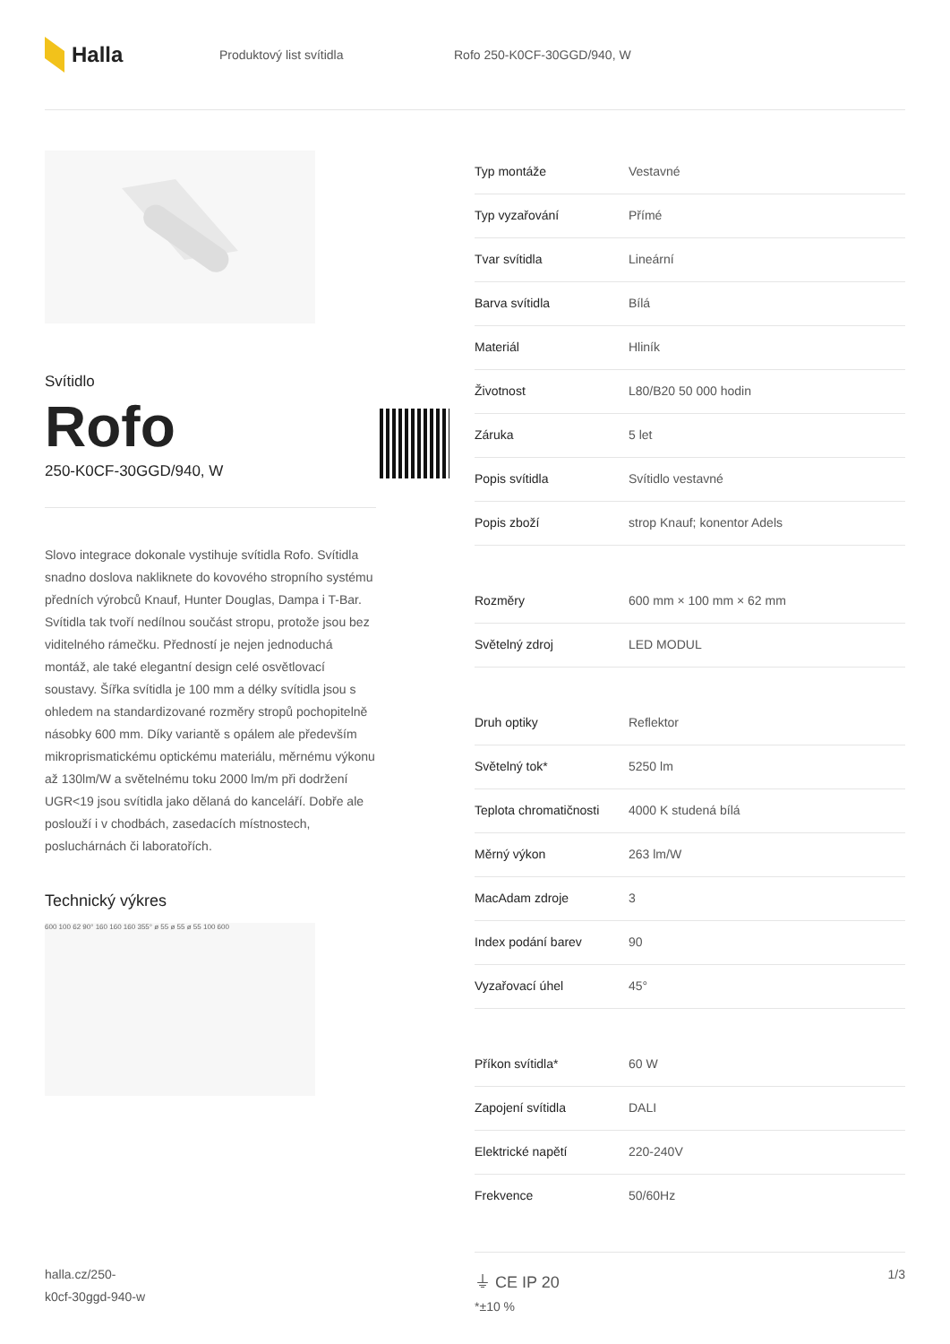Halla
Produktový list svítidla Rofo 250-K0CF-30GGD/940, W
Svítidlo
Rofo
250-K0CF-30GGD/940, W
Slovo integrace dokonale vystihuje svítidla Rofo. Svítidla snadno doslova nakliknete do kovového stropního systému předních výrobců Knauf, Hunter Douglas, Dampa i T-Bar. Svítidla tak tvoří nedílnou součást stropu, protože jsou bez viditelného rámečku. Předností je nejen jednoduchá montáž, ale také elegantní design celé osvětlovací soustavy. Šířka svítidla je 100 mm a délky svítidla jsou s ohledem na standardizované rozměry stropů pochopitelně násobky 600 mm. Díky variantě s opálem ale především mikroprismatickému optickému materiálu, měrnému výkonu až 130lm/W a světelnému toku 2000 lm/m při dodržení UGR<19 jsou svítidla jako dělaná do kanceláří. Dobře ale poslouží i v chodbách, zasedacích místnostech, posluchárnách či laboratořích.
Technický výkres
600 100 62 90° 160 160 160 355° ø 55 ø 55 ø 55 100 600
| Typ montáže | Vestavné |
| Typ vyzařování | Přímé |
| Tvar svítidla | Lineární |
| Barva svítidla | Bílá |
| Materiál | Hliník |
| Životnost | L80/B20 50 000 hodin |
| Záruka | 5 let |
| Popis svítidla | Svítidlo vestavné |
| Popis zboží | strop Knauf; konentor Adels |
| Rozměry | 600 mm × 100 mm × 62 mm |
| Světelný zdroj | LED MODUL |
| Druh optiky | Reflektor |
| Světelný tok* | 5250 lm |
| Teplota chromatičnosti | 4000 K studená bílá |
| Měrný výkon | 263 lm/W |
| MacAdam zdroje | 3 |
| Index podání barev | 90 |
| Vyzařovací úhel | 45° |
| Příkon svítidla* | 60 W |
| Zapojení svítidla | DALI |
| Elektrické napětí | 220-240V |
| Frekvence | 50/60Hz |
⏚ CE IP 20
*±10 %
halla.cz/250-
k0cf-30ggd-940-w
1/3